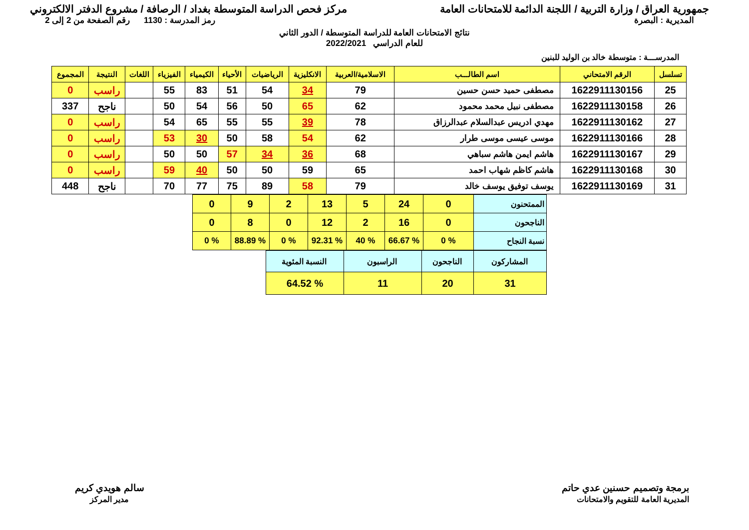جمهورية العراق / وزارة التربية / اللجنة الدائمة للامتحانات العامة
مركز فحص الدراسة المتوسطة بغداد / الرصافة / مشروع الدفتر الالكتروني
المديرية : البصرة رمز المدرسة : 1130 رقم الصفحة من 2 إلى 2
نتائج الامتحانات العامة للدراسة المتوسطة / الدور الثاني
للعام الدراسي 2022/2021
المدرســـة : متوسطة خالد بن الوليد للبنين
| تسلسل | الرقم الامتحاني | اسم الطالـــب | الاسلامية/العربية | الانكليزية | الرياضيات | الأحياء | الكيمياء | الفيزياء | اللغات | النتيجة | المجموع |
| --- | --- | --- | --- | --- | --- | --- | --- | --- | --- | --- | --- |
| 25 | 1622911130156 | مصطفى حميد حسن حسين | 79 | 34 | 54 | 51 | 83 | 55 | | راسب | 0 |
| 26 | 1622911130158 | مصطفى نبيل محمد محمود | 62 | 65 | 50 | 56 | 54 | 50 | | ناجح | 337 |
| 27 | 1622911130162 | مهدي ادريس عبدالسلام عبدالرزاق | 78 | 39 | 55 | 55 | 65 | 54 | | راسب | 0 |
| 28 | 1622911130166 | موسى عيسى موسى طرار | 62 | 54 | 58 | 50 | 30 | 53 | | راسب | 0 |
| 29 | 1622911130167 | هاشم ايمن هاشم سباهي | 68 | 36 | 34 | 57 | 50 | 50 | | راسب | 0 |
| 30 | 1622911130168 | هاشم كاظم شهاب احمد | 65 | 59 | 50 | 50 | 40 | 59 | | راسب | 0 |
| 31 | 1622911130169 | يوسف توفيق يوسف خالد | 79 | 58 | 89 | 75 | 77 | 70 | | ناجح | 448 |
| الممتحنون | 0 | 24 | 5 | 13 | 2 | 9 | 0 |
| الناجحون | 0 | 16 | 2 | 12 | 0 | 8 | 0 |
| نسبة النجاح | % 0 | % 66.67 | % 40 | % 92.31 | % 0 | % 88.89 | % 0 |
| المشاركون | الناجحون | الراسبون | النسبة المئوية |
| 31 | 20 | 11 | % 64.52 |
برمجة وتصميم حسنين عدي حاتم
المديرية العامة للتقويم والامتحانات
سالم هويدي كريم
مدير المركز